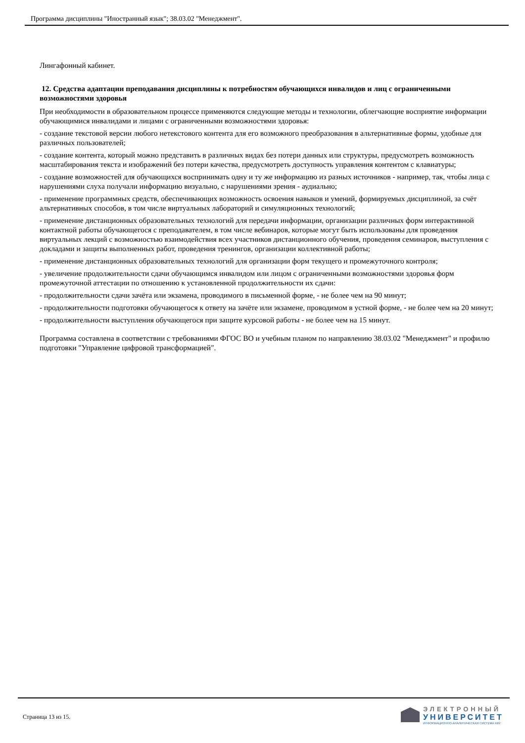Программа дисциплины "Иностранный язык"; 38.03.02 "Менеджмент".
Лингафонный кабинет.
12. Средства адаптации преподавания дисциплины к потребностям обучающихся инвалидов и лиц с ограниченными возможностями здоровья
При необходимости в образовательном процессе применяются следующие методы и технологии, облегчающие восприятие информации обучающимися инвалидами и лицами с ограниченными возможностями здоровья:
- создание текстовой версии любого нетекстового контента для его возможного преобразования в альтернативные формы, удобные для различных пользователей;
- создание контента, который можно представить в различных видах без потери данных или структуры, предусмотреть возможность масштабирования текста и изображений без потери качества, предусмотреть доступность управления контентом с клавиатуры;
- создание возможностей для обучающихся воспринимать одну и ту же информацию из разных источников - например, так, чтобы лица с нарушениями слуха получали информацию визуально, с нарушениями зрения - аудиально;
- применение программных средств, обеспечивающих возможность освоения навыков и умений, формируемых дисциплиной, за счёт альтернативных способов, в том числе виртуальных лабораторий и симуляционных технологий;
- применение дистанционных образовательных технологий для передачи информации, организации различных форм интерактивной контактной работы обучающегося с преподавателем, в том числе вебинаров, которые могут быть использованы для проведения виртуальных лекций с возможностью взаимодействия всех участников дистанционного обучения, проведения семинаров, выступления с докладами и защиты выполненных работ, проведения тренингов, организации коллективной работы;
- применение дистанционных образовательных технологий для организации форм текущего и промежуточного контроля;
- увеличение продолжительности сдачи обучающимся инвалидом или лицом с ограниченными возможностями здоровья форм промежуточной аттестации по отношению к установленной продолжительности их сдачи:
- продолжительности сдачи зачёта или экзамена, проводимого в письменной форме, - не более чем на 90 минут;
- продолжительности подготовки обучающегося к ответу на зачёте или экзамене, проводимом в устной форме, - не более чем на 20 минут;
- продолжительности выступления обучающегося при защите курсовой работы - не более чем на 15 минут.
Программа составлена в соответствии с требованиями ФГОС ВО и учебным планом по направлению 38.03.02 "Менеджмент" и профилю подготовки "Управление цифровой трансформацией".
Страница 13 из 15.
ЭЛЕКТРОННЫЙ
УНИВЕРСИТЕТ
ИНФОРМАЦИОННО-АНАЛИТИЧЕСКАЯ СИСТЕМА КФУ